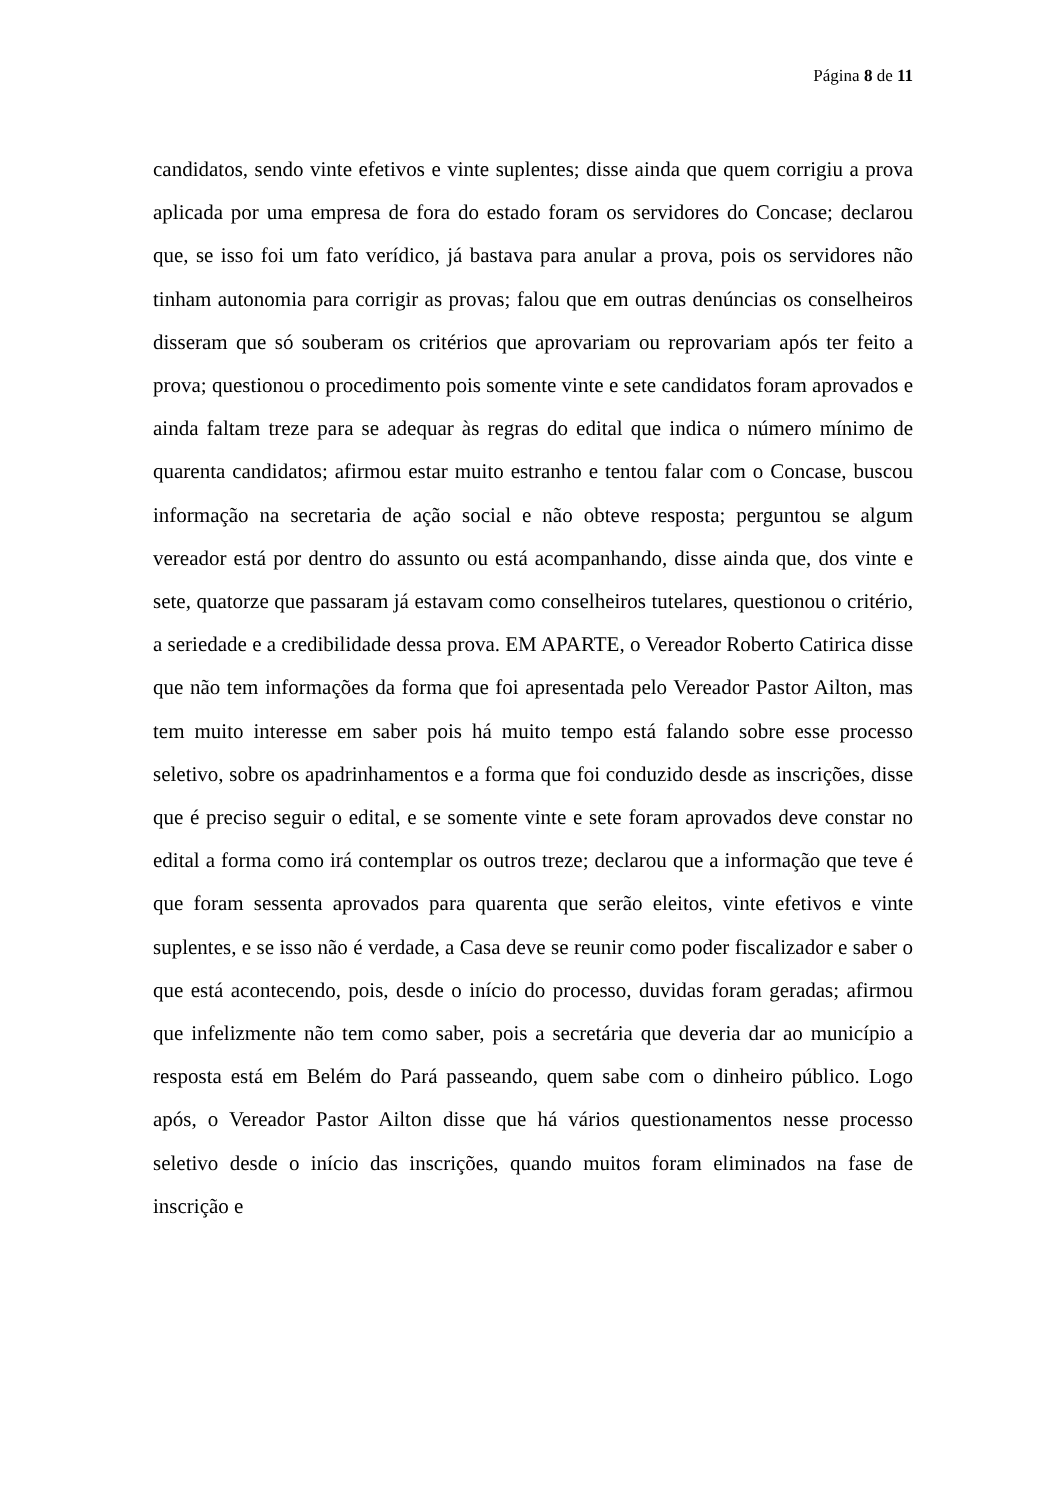Página 8 de 11
candidatos, sendo vinte efetivos e vinte suplentes; disse ainda que quem corrigiu a prova aplicada por uma empresa de fora do estado foram os servidores do Concase; declarou que, se isso foi um fato verídico, já bastava para anular a prova, pois os servidores não tinham autonomia para corrigir as provas; falou que em outras denúncias os conselheiros disseram que só souberam os critérios que aprovariam ou reprovariam após ter feito a prova; questionou o procedimento pois somente vinte e sete candidatos foram aprovados e ainda faltam treze para se adequar às regras do edital que indica o número mínimo de quarenta candidatos; afirmou estar muito estranho e tentou falar com o Concase, buscou informação na secretaria de ação social e não obteve resposta; perguntou se algum vereador está por dentro do assunto ou está acompanhando, disse ainda que, dos vinte e sete, quatorze que passaram já estavam como conselheiros tutelares, questionou o critério, a seriedade e a credibilidade dessa prova. EM APARTE, o Vereador Roberto Catirica disse que não tem informações da forma que foi apresentada pelo Vereador Pastor Ailton, mas tem muito interesse em saber pois há muito tempo está falando sobre esse processo seletivo, sobre os apadrinhamentos e a forma que foi conduzido desde as inscrições, disse que é preciso seguir o edital, e se somente vinte e sete foram aprovados deve constar no edital a forma como irá contemplar os outros treze; declarou que a informação que teve é que foram sessenta aprovados para quarenta que serão eleitos, vinte efetivos e vinte suplentes, e se isso não é verdade, a Casa deve se reunir como poder fiscalizador e saber o que está acontecendo, pois, desde o início do processo, duvidas foram geradas; afirmou que infelizmente não tem como saber, pois a secretária que deveria dar ao município a resposta está em Belém do Pará passeando, quem sabe com o dinheiro público. Logo após, o Vereador Pastor Ailton disse que há vários questionamentos nesse processo seletivo desde o início das inscrições, quando muitos foram eliminados na fase de inscrição e